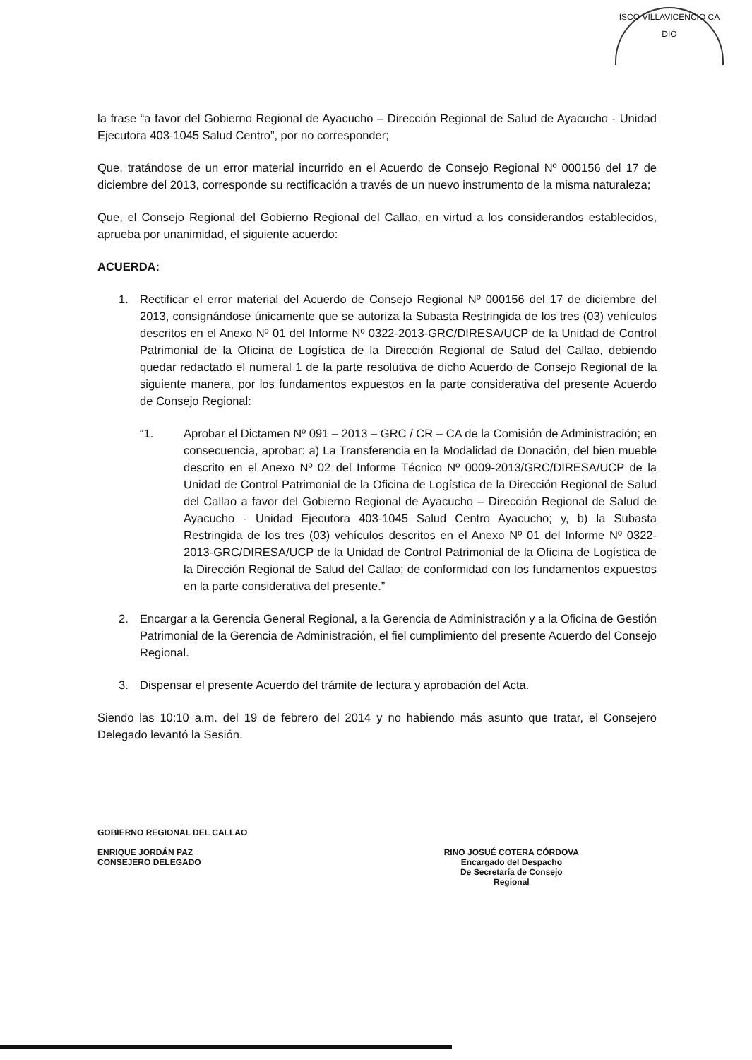ISCO VILLAVICENCIO CA
DIÓ
la frase “a favor del Gobierno Regional de Ayacucho – Dirección Regional de Salud de Ayacucho - Unidad Ejecutora 403-1045 Salud Centro”, por no corresponder;
Que, tratándose de un error material incurrido en el Acuerdo de Consejo Regional Nº 000156 del 17 de diciembre del 2013, corresponde su rectificación a través de un nuevo instrumento de la misma naturaleza;
Que, el Consejo Regional del Gobierno Regional del Callao, en virtud a los considerandos establecidos, aprueba por unanimidad, el siguiente acuerdo:
ACUERDA:
1. Rectificar el error material del Acuerdo de Consejo Regional Nº 000156 del 17 de diciembre del 2013, consignándose únicamente que se autoriza la Subasta Restringida de los tres (03) vehículos descritos en el Anexo Nº 01 del Informe Nº 0322-2013-GRC/DIRESA/UCP de la Unidad de Control Patrimonial de la Oficina de Logística de la Dirección Regional de Salud del Callao, debiendo quedar redactado el numeral 1 de la parte resolutiva de dicho Acuerdo de Consejo Regional de la siguiente manera, por los fundamentos expuestos en la parte considerativa del presente Acuerdo de Consejo Regional:
“1. Aprobar el Dictamen Nº 091 – 2013 – GRC / CR – CA de la Comisión de Administración; en consecuencia, aprobar: a) La Transferencia en la Modalidad de Donación, del bien mueble descrito en el Anexo Nº 02 del Informe Técnico Nº 0009-2013/GRC/DIRESA/UCP de la Unidad de Control Patrimonial de la Oficina de Logística de la Dirección Regional de Salud del Callao a favor del Gobierno Regional de Ayacucho – Dirección Regional de Salud de Ayacucho - Unidad Ejecutora 403-1045 Salud Centro Ayacucho; y, b) la Subasta Restringida de los tres (03) vehículos descritos en el Anexo Nº 01 del Informe Nº 0322-2013-GRC/DIRESA/UCP de la Unidad de Control Patrimonial de la Oficina de Logística de la Dirección Regional de Salud del Callao; de conformidad con los fundamentos expuestos en la parte considerativa del presente.”
2. Encargar a la Gerencia General Regional, a la Gerencia de Administración y a la Oficina de Gestión Patrimonial de la Gerencia de Administración, el fiel cumplimiento del presente Acuerdo del Consejo Regional.
3. Dispensar el presente Acuerdo del trámite de lectura y aprobación del Acta.
Siendo las 10:10 a.m. del 19 de febrero del 2014 y no habiendo más asunto que tratar, el Consejero Delegado levantó la Sesión.
GOBIERNO REGIONAL DEL CALLAO
ENRIQUE JORDÁN PAZ
CONSEJERO DELEGADO
RINO JOSUÉ COTERA CÓRDOVA
Encargado del Despacho
De Secretaría de Consejo
Regional